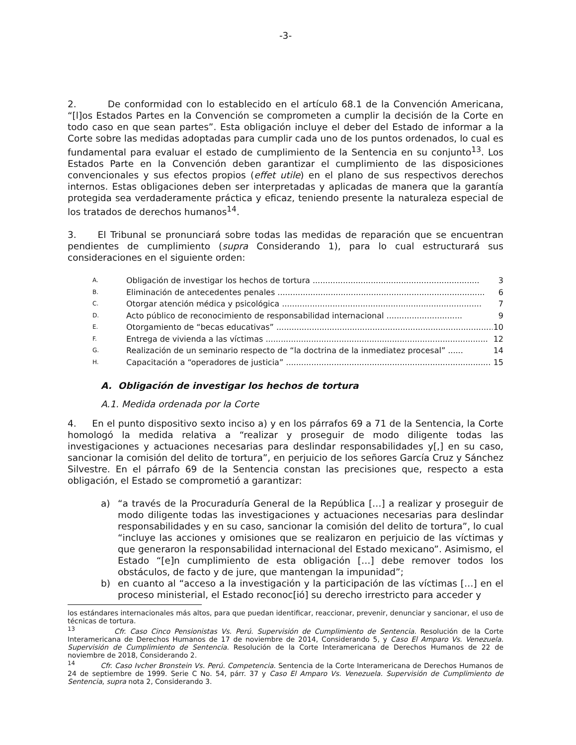-3-
2. De conformidad con lo establecido en el artículo 68.1 de la Convención Americana, “[l]os Estados Partes en la Convención se comprometen a cumplir la decisión de la Corte en todo caso en que sean partes”. Esta obligación incluye el deber del Estado de informar a la Corte sobre las medidas adoptadas para cumplir cada uno de los puntos ordenados, lo cual es fundamental para evaluar el estado de cumplimiento de la Sentencia en su conjunto<sup>13</sup>. Los Estados Parte en la Convención deben garantizar el cumplimiento de las disposiciones convencionales y sus efectos propios (effet utile) en el plano de sus respectivos derechos internos. Estas obligaciones deben ser interpretadas y aplicadas de manera que la garantía protegida sea verdaderamente práctica y eficaz, teniendo presente la naturaleza especial de los tratados de derechos humanos<sup>14</sup>.
3. El Tribunal se pronunciará sobre todas las medidas de reparación que se encuentran pendientes de cumplimiento (supra Considerando 1), para lo cual estructurará sus consideraciones en el siguiente orden:
A. Obligación de investigar los hechos de tortura .................................................................. 3
B. Eliminación de antecedentes penales .................................................................................. 6
C. Otorgar atención médica y psicológica ............................................................................... 7
D. Acto público de reconocimiento de responsabilidad internacional .............................. 9
E. Otorgamiento de “becas educativas” ....................................................................................... 10
F. Entrega de vivienda a las víctimas ........................................................................................ 12
G. Realización de un seminario respecto de “la doctrina de la inmediatez procesal” ...... 14
H. Capacitación a “operadores de justicia” ................................................................................. 15
A. Obligación de investigar los hechos de tortura
A.1. Medida ordenada por la Corte
4. En el punto dispositivo sexto inciso a) y en los párrafos 69 a 71 de la Sentencia, la Corte homologó la medida relativa a “realizar y proseguir de modo diligente todas las investigaciones y actuaciones necesarias para deslindar responsabilidades y[,] en su caso, sancionar la comisión del delito de tortura”, en perjuicio de los señores García Cruz y Sánchez Silvestre. En el párrafo 69 de la Sentencia constan las precisiones que, respecto a esta obligación, el Estado se comprometió a garantizar:
a) “a través de la Procuraduría General de la República […] a realizar y proseguir de modo diligente todas las investigaciones y actuaciones necesarias para deslindar responsabilidades y en su caso, sancionar la comisión del delito de tortura”, lo cual “incluye las acciones y omisiones que se realizaron en perjuicio de las víctimas y que generaron la responsabilidad internacional del Estado mexicano”. Asimismo, el Estado “[e]n cumplimiento de esta obligación […] debe remover todos los obstáculos, de facto y de jure, que mantengan la impunidad”;
b) en cuanto al “acceso a la investigación y la participación de las víctimas […] en el proceso ministerial, el Estado reconoc[ió] su derecho irrestricto para acceder y
los estándares internacionales más altos, para que puedan identificar, reaccionar, prevenir, denunciar y sancionar, el uso de técnicas de tortura.
<sup>13</sup> Cfr. Caso Cinco Pensionistas Vs. Perú. Supervisión de Cumplimiento de Sentencia. Resolución de la Corte Interamericana de Derechos Humanos de 17 de noviembre de 2014, Considerando 5, y Caso El Amparo Vs. Venezuela. Supervisión de Cumplimiento de Sentencia. Resolución de la Corte Interamericana de Derechos Humanos de 22 de noviembre de 2018, Considerando 2.
<sup>14</sup> Cfr. Caso Ivcher Bronstein Vs. Perú. Competencia. Sentencia de la Corte Interamericana de Derechos Humanos de 24 de septiembre de 1999. Serie C No. 54, párr. 37 y Caso El Amparo Vs. Venezuela. Supervisión de Cumplimiento de Sentencia, supra nota 2, Considerando 3.